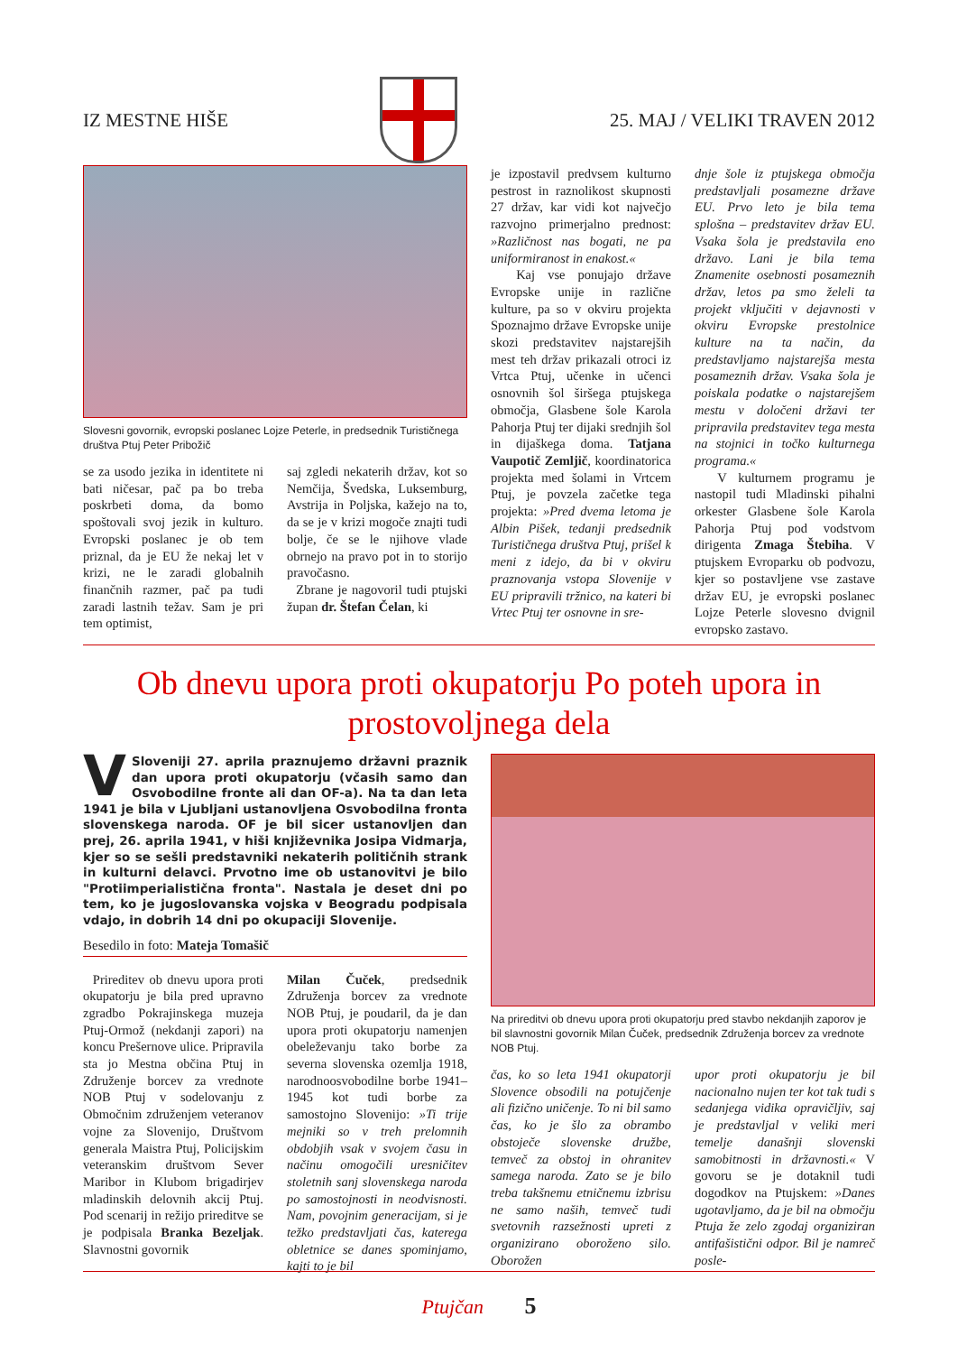IZ MESTNE HIŠE 25. MAJ / VELIKI TRAVEN 2012
Slovesni govornik, evropski poslanec Lojze Peterle, in predsednik Turističnega društva Ptuj Peter Pribožič
se za usodo jezika in identitete ni bati ničesar, pač pa bo treba poskrbeti doma, da bomo spoštovali svoj jezik in kulturo. Evropski poslanec je ob tem priznal, da je EU že nekaj let v krizi, ne le zaradi globalnih finančnih razmer, pač pa tudi zaradi lastnih težav. Sam je pri tem optimist,
saj zgledi nekaterih držav, kot so Nemčija, Švedska, Luksemburg, Avstrija in Poljska, kažejo na to, da se je v krizi mogoče znajti tudi bolje, če se le njihove vlade obrnejo na pravo pot in to storijo pravočasno.
Zbrane je nagovoril tudi ptujski župan dr. Štefan Čelan, ki
je izpostavil predvsem kulturno pestrost in raznolikost skupnosti 27 držav, kar vidi kot največjo razvojno primerjalno prednost: »Različnost nas bogati, ne pa uniformiranost in enakost.«
Kaj vse ponujajo države Evropske unije in različne kulture, pa so v okviru projekta Spoznajmo države Evropske unije skozi predstavitev najstarejših mest teh držav prikazali otroci iz Vrtca Ptuj, učenke in učenci osnovnih šol širšega ptujskega območja, Glasbene šole Karola Pahorja Ptuj ter dijaki srednjih šol in dijaškega doma. Tatjana Vaupotič Zemljič, koordinatorica projekta med šolami in Vrtcem Ptuj, je povzela začetke tega projekta: »Pred dvema letoma je Albin Pišek, tedanji predsednik Turističnega društva Ptuj, prišel k meni z idejo, da bi v okviru praznovanja vstopa Slovenije v EU pripravili tržnico, na kateri bi Vrtec Ptuj ter osnovne in sre-
dnje šole iz ptujskega območja predstavljali posamezne države EU. Prvo leto je bila tema splošna – predstavitev držav EU. Vsaka šola je predstavila eno državo. Lani je bila tema Znamenite osebnosti posameznih držav, letos pa smo želeli ta projekt vključiti v dejavnosti v okviru Evropske prestolnice kulture na ta način, da predstavljamo najstarejša mesta posameznih držav. Vsaka šola je poiskala podatke o najstarejšem mestu v določeni državi ter pripravila predstavitev tega mesta na stojnici in točko kulturnega programa.«
V kulturnem programu je nastopil tudi Mladinski pihalni orkester Glasbene šole Karola Pahorja Ptuj pod vodstvom dirigenta Zmaga Štebiha. V ptujskem Evroparku ob podvozu, kjer so postavljene vse zastave držav EU, je evropski poslanec Lojze Peterle slovesno dvignil evropsko zastavo.
Ob dnevu upora proti okupatorju Po poteh upora in prostovoljnega dela
VSloveniji 27. aprila praznujemo državni praznik dan upora proti okupatorju (včasih samo dan Osvobodilne fronte ali dan OF-a). Na ta dan leta 1941 je bila v Ljubljani ustanovljena Osvobodilna fronta slovenskega naroda. OF je bil sicer ustanovljen dan prej, 26. aprila 1941, v hiši književnika Josipa Vidmarja, kjer so se sešli predstavniki nekaterih političnih strank in kulturni delavci. Prvotno ime ob ustanovitvi je bilo "Protiimperialistična fronta". Nastala je deset dni po tem, ko je jugoslovanska vojska v Beogradu podpisala vdajo, in dobrih 14 dni po okupaciji Slovenije.
Besedilo in foto: Mateja Tomašič
Prireditev ob dnevu upora proti okupatorju je bila pred upravno zgradbo Pokrajinskega muzeja Ptuj-Ormož (nekdanji zapori) na koncu Prešernove ulice. Pripravila sta jo Mestna občina Ptuj in Združenje borcev za vrednote NOB Ptuj v sodelovanju z Območnim združenjem veteranov vojne za Slovenijo, Društvom generala Maistra Ptuj, Policijskim veteranskim društvom Sever Maribor in Klubom brigadirjev mladinskih delovnih akcij Ptuj. Pod scenarij in režijo prireditve se je podpisala Branka Bezeljak. Slavnostni govornik
Milan Čuček, predsednik Združenja borcev za vrednote NOB Ptuj, je poudaril, da je dan upora proti okupatorju namenjen obeleževanju tako borbe za severna slovenska ozemlja 1918, narodnoosvobodilne borbe 1941–1945 kot tudi borbe za samostojno Slovenijo: »Ti trije mejniki so v treh prelomnih obdobjih vsak v svojem času in načinu omogočili uresničitev stoletnih sanj slovenskega naroda po samostojnosti in neodvisnosti. Nam, povojnim generacijam, si je težko predstavljati čas, katerega obletnice se danes spominjamo, kajti to je bil
Na prireditvi ob dnevu upora proti okupatorju pred stavbo nekdanjih zaporov je bil slavnostni govornik Milan Čuček, predsednik Združenja borcev za vrednote NOB Ptuj.
čas, ko so leta 1941 okupatorji Slovence obsodili na potujčenje ali fizično uničenje. To ni bil samo čas, ko je šlo za obrambo obstoječe slovenske družbe, temveč za obstoj in ohranitev samega naroda. Zato se je bilo treba takšnemu etničnemu izbrisu ne samo naših, temveč tudi svetovnih razsežnosti upreti z organizirano oboroženo silo. Oborožen
upor proti okupatorju je bil nacionalno nujen ter kot tak tudi s sedanjega vidika opravičljiv, saj je predstavljal v veliki meri temelje današnji slovenski samobitnosti in državnosti.« V govoru se je dotaknil tudi dogodkov na Ptujskem: »Danes ugotavljamo, da je bil na območju Ptuja že zelo zgodaj organiziran antifašistični odpor. Bil je namreč posle-
Ptujčan 5